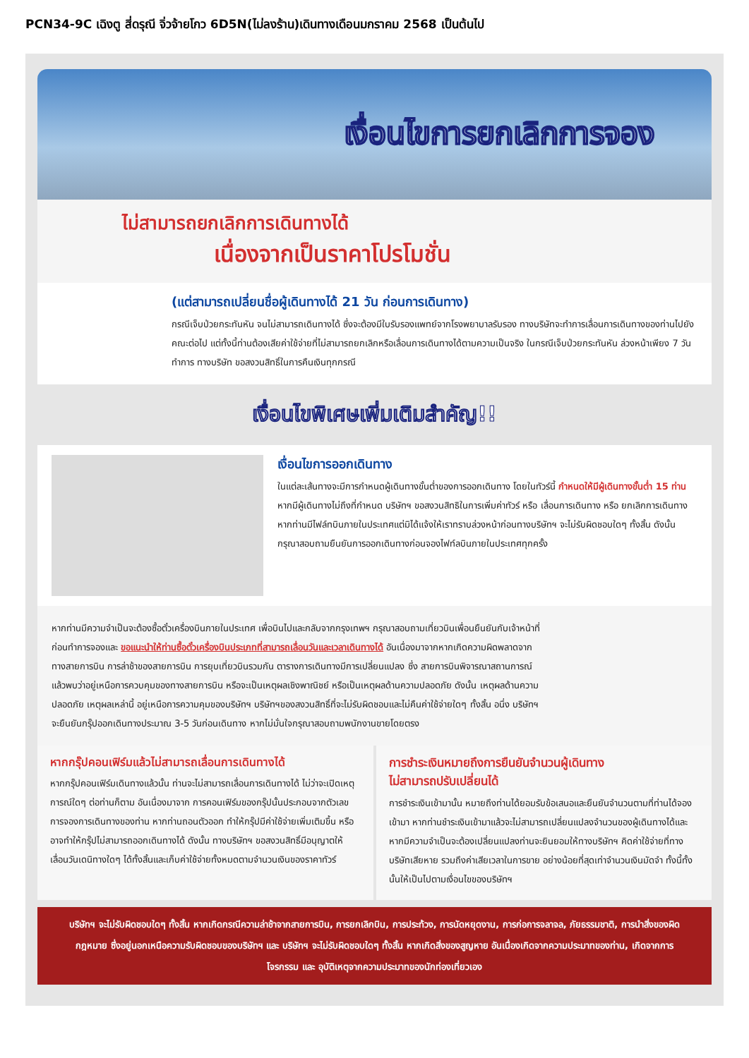PCN34-9C เฉิงตู สี่ดรุณี จิ่วจ้ายโกว 6D5N(ไม่ลงร้าน)เดินทางเดือนมกราคม 2568 เป็นต้นไป
เงื่อนไขการยกเลิกการจอง
ไม่สามารถยกเลิกการเดินทางได้
เนื่องจากเป็นราคาโปรโมชั่น
(แต่สามารถเปลี่ยนชื่อผู้เดินทางได้ 21 วัน ก่อนการเดินทาง)
กรณีเจ็บป่วยกระทันหัน จนไม่สามารถเดินทางได้ ซึ่งจะต้องมีใบรับรองแพทย์จากโรงพยาบาลรับรอง ทางบริษัทจะทำการเลื่อนการเดินทางของท่านไปยังคณะต่อไป แต่ทั้งนี้ท่านต้องเสียค่าใช้จ่ายที่ไม่สามารถยกเลิกหรือเลื่อนการเดินทางได้ตามความเป็นจริง ในกรณีเจ็บป่วยกระทันหัน ล่วงหน้าเพียง 7 วันทำการ ทางบริษัท ขอสงวนสิทธิ์ในการคืนเงินทุกกรณี
เงื่อนไขพิเศษเพิ่มเติมสำคัญ!!
เงื่อนไขการออกเดินทาง
ในแต่ละเส้นทางจะมีการกำหนดผู้เดินทางขั้นต่ำของการออกเดินทาง โดยในทัวร์นี้ กำหนดให้มีผู้เดินทางขั้นต่ำ 15 ท่าน หากมีผู้เดินทางไม่ถึงที่กำหนด บริษัทฯ ขอสงวนสิทธิในการเพิ่มค่าทัวร์ หรือ เลื่อนการเดินทาง หรือ ยกเลิกการเดินทาง หากท่านมีไฟล์ทบินภายในประเทศแต่มิได้แจ้งให้เราทราบล่วงหน้าก่อนทางบริษัทฯ จะไม่รับผิดชอบใดๆ ทั้งสิ้น ดังนั้นกรุณาสอบถามยืนยันการออกเดินทางก่อนจองไฟท์ลบินภายในประเทศทุกครั้ง
หากท่านมีความจำเป็นจะต้องซื้อตั๋วเครื่องบินภายในประเทศ เพื่อบินไปและกลับจากกรุงเทพฯ กรุณาสอบถามเที่ยวบินเพื่อนยืนยันกับเจ้าหน้าที่ก่อนทำการจองและ ขอแนะนำให้ท่านซื้อตั๋วเครื่องบินประเภทที่สามารถเลื่อนวันและเวลาเดินทางได้ อันเนื่องมาจากหากเกิดความผิดพลาดจากทางสายการบิน การล่าช้าของสายการบิน การยุบเที่ยวบินรวมกัน ตารางการเดินทางมีการเปลี่ยนแปลง ซึ่ง สายการบินพิจารณาสถานการณ์แล้วพบว่าอยู่เหนือการควบคุมของทางสายการบิน หรือจะเป็นเหตุผลเชิงพาณิชย์ หรือเป็นเหตุผลด้านความปลอดภัย ดังนั้น เหตุผลด้านความปลอดภัย เหตุผลเหล่านี้ อยู่เหนือการความคุมของบริษัทฯ บริษัทฯของสงวนสิทธิ์ที่จะไม่รับผิดชอบและไม่คืนค่าใช้จ่ายใดๆ ทั้งสิ้น อนึ่ง บริษัทฯ จะยืนยันกรุ๊ปออกเดินทางประมาณ 3-5 วันก่อนเดินทาง หากไม่มั่นใจกรุณาสอบถามพนักงานขายโดยตรง
หากกรุ๊ปคอนเฟิร์มแล้วไม่สามารถเลื่อนการเดินทางได้
หากกรุ๊ปคอนเฟิร์มเดินทางแล้วนั้น ท่านจะไม่สามารถเลื่อนการเดินทางได้ ไม่ว่าจะเปิดเหตุการณ์ใดๆ ต่อท่านก็ตาม อันเนื่องมาจาก การคอนเฟิร์มของกรุ๊ปนั้นประกอบจากตัวเลขการจองการเดินทางของท่าน หากท่านถอนตัวออก ทำให้กรุ๊ปมีค่าใช้จ่ายเพิ่มเติมขึ้น หรืออาจทำให้กรุ๊ปไม่สามารถออกเดินทางได้ ดังนั้น ทางบริษัทฯ ขอสงวนสิทธิ์มีอนุญาตให้เลื่อนวันเดนิทางใดๆ ได้ทั้งสิ้นและเก็บค่าใช้จ่ายทั้งหมดตามจำนวนเงินของราคาทัวร์
การชำระเงินหมายถึงการยืนยันจำนวนผู้เดินทาง
ไม่สามารถปรับเปลี่ยนได้
การชำระเงินเข้ามานั้น หมายถึงท่านได้ยอมรับข้อเสนอและยืนยันจำนวนตามที่ท่านได้จองเข้ามา หากท่านชำระเงินเข้ามาแล้วจะไม่สามารถเปลี่ยนแปลงจำนวนของผู้เดินทางได้และหากมีความจำเป็นจะต้องเปลี่ยนแปลงท่านจะยินยอมให้ทางบริษัทฯ คิดค่าใช้จ่ายที่ทางบริษัทเสียหาย รวมถึงค่าเสียเวลาในการขาย อย่างน้อยที่สุดเท่าจำนวนเงินมัดจำ ทั้งนี้ทั้งนั้นให้เป็นไปตามเงื่อนไขของบริษัทฯ
บริษัทฯ จะไม่รับผิดชอบใดๆ ทั้งสิ้น หากเกิดกรณีความล่าช้าจากสายการบิน, การยกเลิกบิน, การประท้วง, การนัดหยุดงาน, การก่อการจลาจล, ภัยธรรมชาติ, การนำสิ่งของผิดกฎหมาย ซึ่งอยู่นอกเหนือความรับผิดชอบของบริษัทฯ และ บริษัทฯ จะไม่รับผิดชอบใดๆ ทั้งสิ้น หากเกิดสิ่งของสูญหาย อันเนื่องเกิดจากความประมาทของท่าน, เกิดจากการโจรกรรม และ อุบัติเหตุจากความประมาทของนักท่องเที่ยวเอง